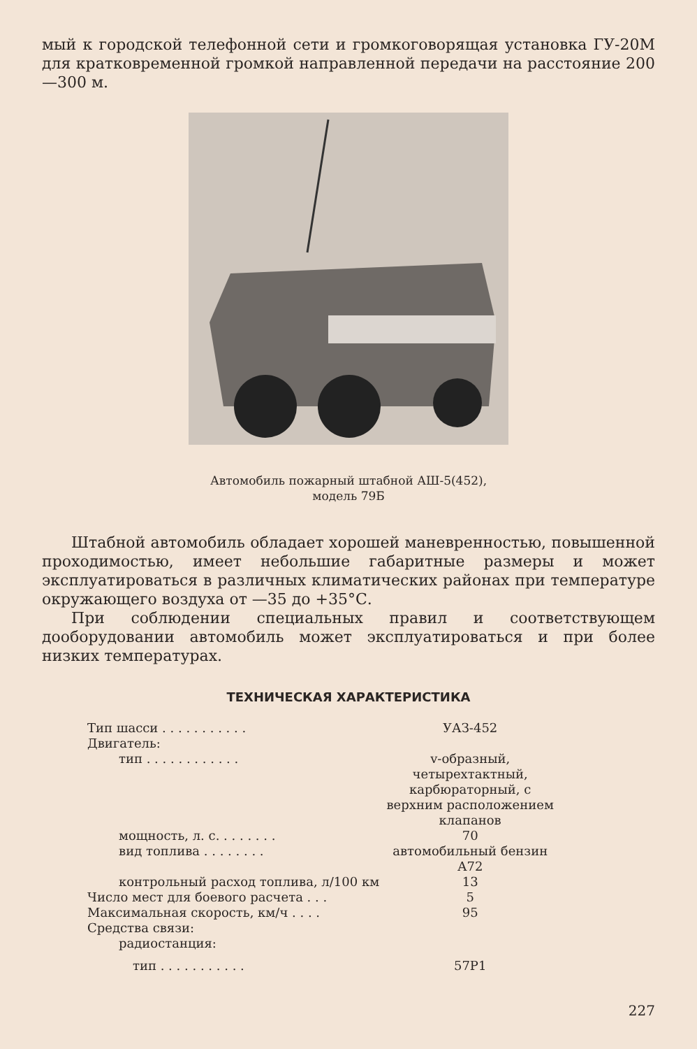мый к городской телефонной сети и громкоговорящая установка ГУ-20М для кратковременной громкой направленной передачи на расстояние 200—300 м.
Автомобиль пожарный штабной АШ-5(452),
модель 79Б
Штабной автомобиль обладает хорошей маневренностью, повышенной проходимостью, имеет небольшие габаритные размеры и может эксплуатироваться в различных климатических районах при температуре окружающего воздуха от —35 до +35°С.
При соблюдении специальных правил и соответствующем дооборудовании автомобиль может эксплуатироваться и при более низких температурах.
ТЕХНИЧЕСКАЯ ХАРАКТЕРИСТИКА
| Тип шасси . . . . . . . . . . . | УАЗ-452 |
| Двигатель: | |
| тип . . . . . . . . . . . . | v-образный, четырехтактный, карбюраторный, с верхним расположением клапанов |
| мощность, л. с. . . . . . . . | 70 |
| вид топлива . . . . . . . . | автомобильный бензин А72 |
| контрольный расход топлива, л/100 км | 13 |
| Число мест для боевого расчета . . . | 5 |
| Максимальная скорость, км/ч . . . . | 95 |
| Средства связи: | |
| радиостанция: | |
| тип . . . . . . . . . . . | 57Р1 |
227